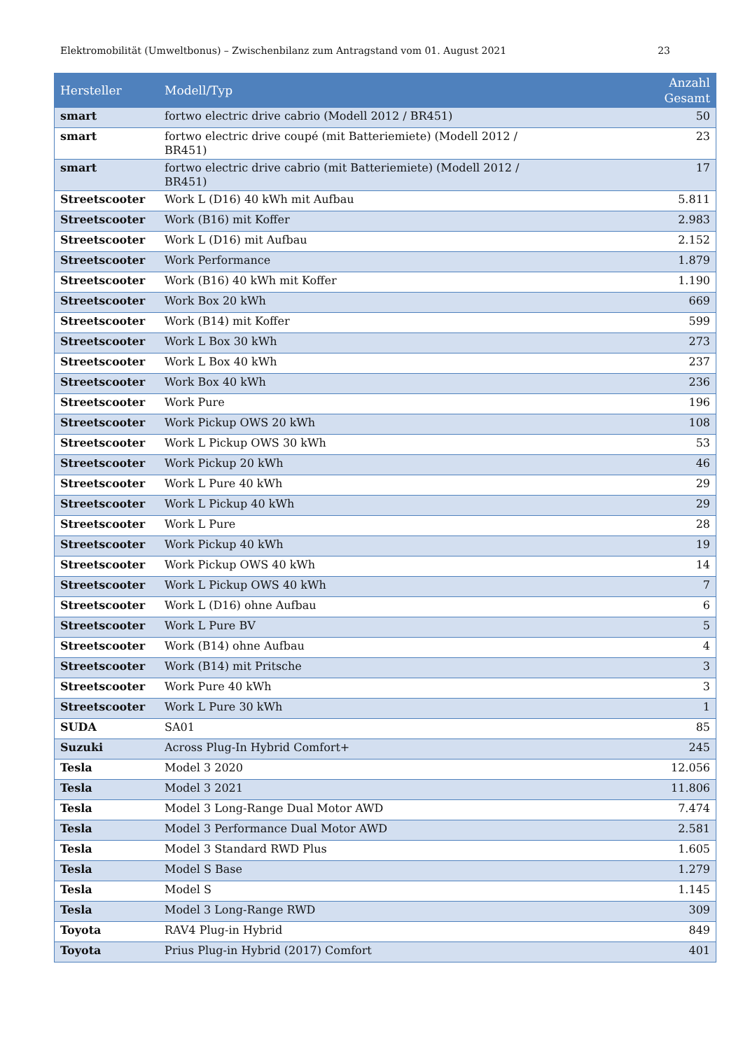Elektromobilität (Umweltbonus) – Zwischenbilanz zum Antragstand vom 01. August 2021 23
| Hersteller | Modell/Typ | Anzahl Gesamt |
| --- | --- | --- |
| smart | fortwo electric drive cabrio (Modell 2012 / BR451) | 50 |
| smart | fortwo electric drive coupé (mit Batteriemiete) (Modell 2012 / BR451) | 23 |
| smart | fortwo electric drive cabrio (mit Batteriemiete) (Modell 2012 / BR451) | 17 |
| Streetscooter | Work L (D16) 40 kWh mit Aufbau | 5.811 |
| Streetscooter | Work (B16) mit Koffer | 2.983 |
| Streetscooter | Work L (D16) mit Aufbau | 2.152 |
| Streetscooter | Work Performance | 1.879 |
| Streetscooter | Work (B16) 40 kWh mit Koffer | 1.190 |
| Streetscooter | Work Box 20 kWh | 669 |
| Streetscooter | Work (B14) mit Koffer | 599 |
| Streetscooter | Work L Box 30 kWh | 273 |
| Streetscooter | Work L Box 40 kWh | 237 |
| Streetscooter | Work Box 40 kWh | 236 |
| Streetscooter | Work Pure | 196 |
| Streetscooter | Work Pickup OWS 20 kWh | 108 |
| Streetscooter | Work L Pickup OWS 30 kWh | 53 |
| Streetscooter | Work Pickup 20 kWh | 46 |
| Streetscooter | Work L Pure 40 kWh | 29 |
| Streetscooter | Work L Pickup 40 kWh | 29 |
| Streetscooter | Work L Pure | 28 |
| Streetscooter | Work Pickup 40 kWh | 19 |
| Streetscooter | Work Pickup OWS 40 kWh | 14 |
| Streetscooter | Work L Pickup OWS 40 kWh | 7 |
| Streetscooter | Work L (D16) ohne Aufbau | 6 |
| Streetscooter | Work L Pure BV | 5 |
| Streetscooter | Work (B14) ohne Aufbau | 4 |
| Streetscooter | Work (B14) mit Pritsche | 3 |
| Streetscooter | Work Pure 40 kWh | 3 |
| Streetscooter | Work L Pure 30 kWh | 1 |
| SUDA | SA01 | 85 |
| Suzuki | Across Plug-In Hybrid Comfort+ | 245 |
| Tesla | Model 3 2020 | 12.056 |
| Tesla | Model 3 2021 | 11.806 |
| Tesla | Model 3 Long-Range Dual Motor AWD | 7.474 |
| Tesla | Model 3 Performance Dual Motor AWD | 2.581 |
| Tesla | Model 3 Standard RWD Plus | 1.605 |
| Tesla | Model S Base | 1.279 |
| Tesla | Model S | 1.145 |
| Tesla | Model 3 Long-Range RWD | 309 |
| Toyota | RAV4 Plug-in Hybrid | 849 |
| Toyota | Prius Plug-in Hybrid (2017) Comfort | 401 |